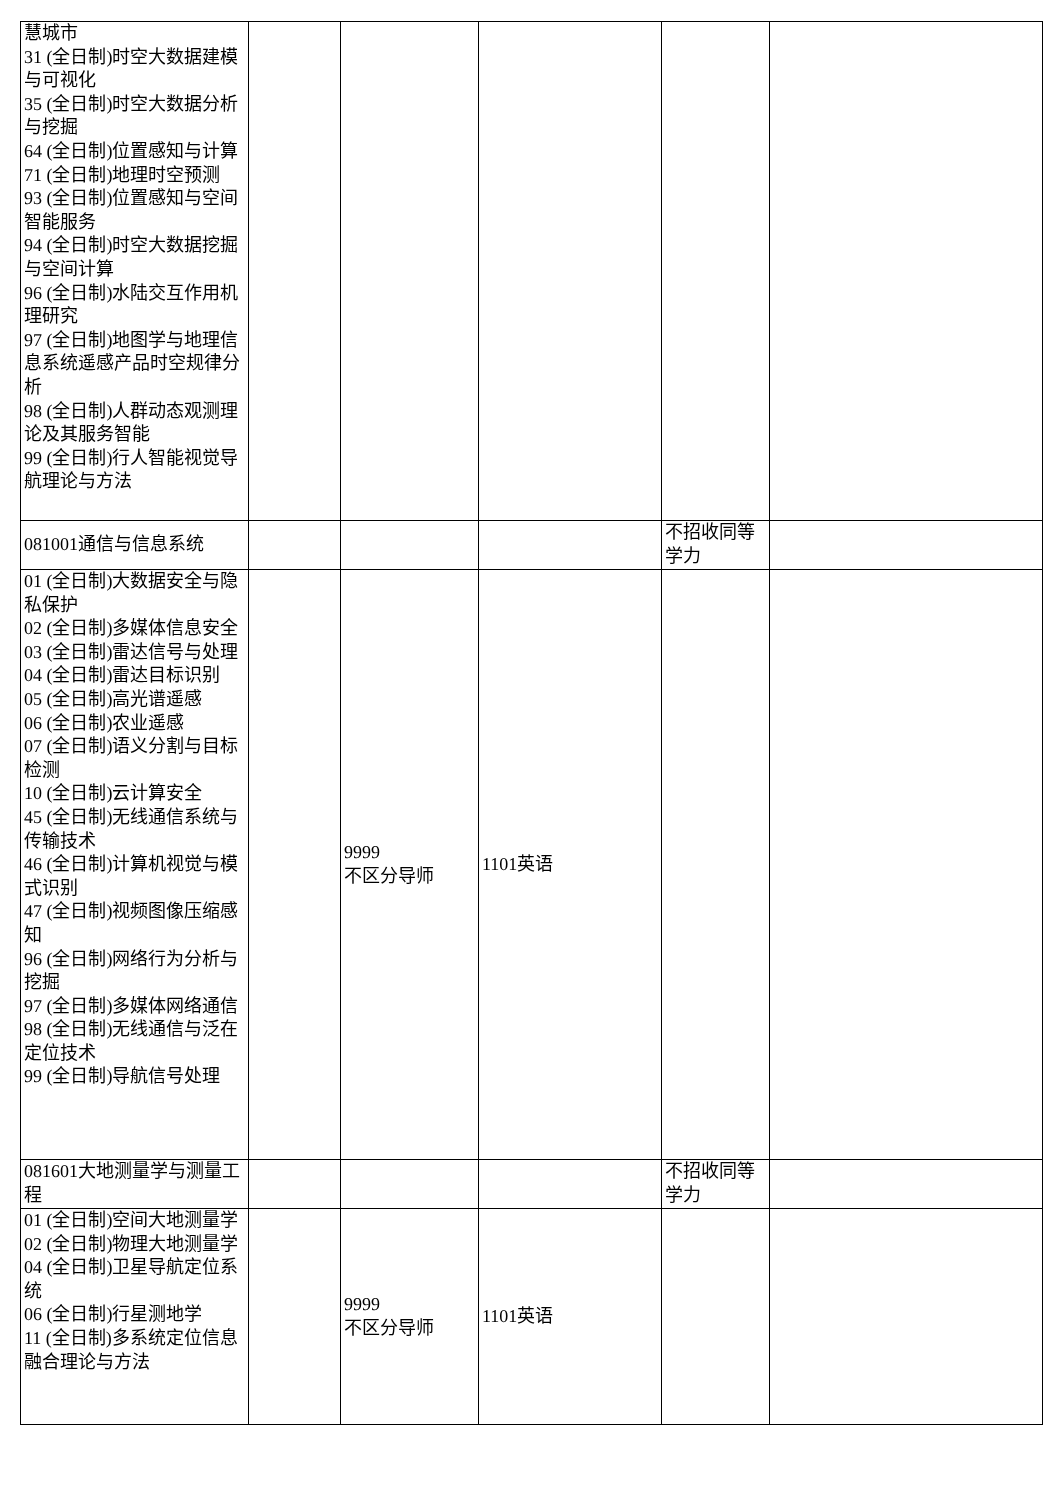| 慧城市 31 (全日制)时空大数据建模与可视化 35 (全日制)时空大数据分析与挖掘 64 (全日制)位置感知与计算 71 (全日制)地理时空预测 93 (全日制)位置感知与空间智能服务 94 (全日制)时空大数据挖掘与空间计算 96 (全日制)水陆交互作用机理研究 97 (全日制)地图学与地理信息系统遥感产品时空规律分析 98 (全日制)人群动态观测理论及其服务智能 99 (全日制)行人智能视觉导航理论与方法 | | | | | |
| 081001通信与信息系统 | | | | 不招收同等学力 | |
| 01 (全日制)大数据安全与隐私保护 02 (全日制)多媒体信息安全 03 (全日制)雷达信号与处理 04 (全日制)雷达目标识别 05 (全日制)高光谱遥感 06 (全日制)农业遥感 07 (全日制)语义分割与目标检测 10 (全日制)云计算安全 45 (全日制)无线通信系统与传输技术 46 (全日制)计算机视觉与模式识别 47 (全日制)视频图像压缩感知 96 (全日制)网络行为分析与挖掘 97 (全日制)多媒体网络通信 98 (全日制)无线通信与泛在定位技术 99 (全日制)导航信号处理 | | 9999 不区分导师 | 1101英语 | | |
| 081601大地测量学与测量工程 | | | | 不招收同等学力 | |
| 01 (全日制)空间大地测量学 02 (全日制)物理大地测量学 04 (全日制)卫星导航定位系统 06 (全日制)行星测地学 11 (全日制)多系统定位信息融合理论与方法 | | 9999 不区分导师 | 1101英语 | | |